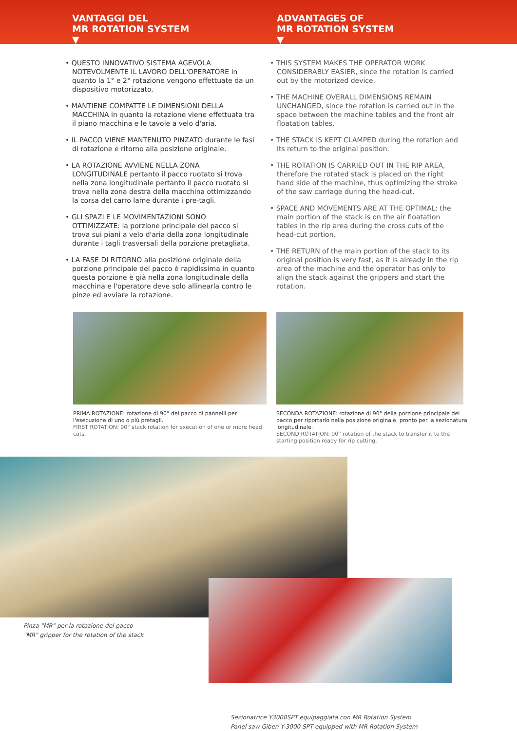VANTAGGI DEL
MR ROTATION SYSTEM
▼
ADVANTAGES OF
MR ROTATION SYSTEM
▼
• QUESTO INNOVATIVO SISTEMA AGEVOLA NOTEVOLMENTE IL LAVORO DELL'OPERATORE in quanto la 1° e 2° rotazione vengono effettuate da un dispositivo motorizzato.
• MANTIENE COMPATTE LE DIMENSIONI DELLA MACCHINA in quanto la rotazione viene effettuata tra il piano macchina e le tavole a velo d'aria.
• IL PACCO VIENE MANTENUTO PINZATO durante le fasi di rotazione e ritorno alla posizione originale.
• LA ROTAZIONE AVVIENE NELLA ZONA LONGITUDINALE pertanto il pacco ruotato si trova nella zona longitudinale pertanto il pacco ruotato si trova nella zona destra della macchina ottimizzando la corsa del carro lame durante i pre-tagli.
• GLI SPAZI E LE MOVIMENTAZIONI SONO OTTIMIZZATE: la porzione principale del pacco si trova sui piani a velo d'aria della zona longitudinale durante i tagli trasversali della porzione pretagliata.
• LA FASE DI RITORNO alla posizione originale della porzione principale del pacco è rapidissima in quanto questa porzione è già nella zona longitudinale della macchina e l'operatore deve solo allinearla contro le pinze ed avviare la rotazione.
• THIS SYSTEM MAKES THE OPERATOR WORK CONSIDERABLY EASIER, since the rotation is carried out by the motorized device.
• THE MACHINE OVERALL DIMENSIONS REMAIN UNCHANGED, since the rotation is carried out in the space between the machine tables and the front air floatation tables.
• THE STACK IS KEPT CLAMPED during the rotation and its return to the original position.
• THE ROTATION IS CARRIED OUT IN THE RIP AREA, therefore the rotated stack is placed on the right hand side of the machine, thus optimizing the stroke of the saw carriage during the head-cut.
• SPACE AND MOVEMENTS ARE AT THE OPTIMAL: the main portion of the stack is on the air floatation tables in the rip area during the cross cuts of the head-cut portion.
• THE RETURN of the main portion of the stack to its original position is very fast, as it is already in the rip area of the machine and the operator has only to align the stack against the grippers and start the rotation.
PRIMA ROTAZIONE: rotazione di 90° del pacco di pannelli per l'esecuzione di uno o più pretagli.
FIRST ROTATION: 90° stack rotation for execution of one or more head cuts.
SECONDA ROTAZIONE: rotazione di 90° della porzione principale del pacco per riportarlo nella posizione originale, pronto per la sezionatura longitudinale.
SECOND ROTATION: 90° rotation of the stack to transfer it to the starting position ready for rip cutting.
Pinza "MR" per la rotazione del pacco
"MR" gripper for the rotation of the stack
Sezionatrice Y3000SPT equipaggiata con MR Rotation System
Panel saw Giben Y-3000 SPT equipped with MR Rotation System